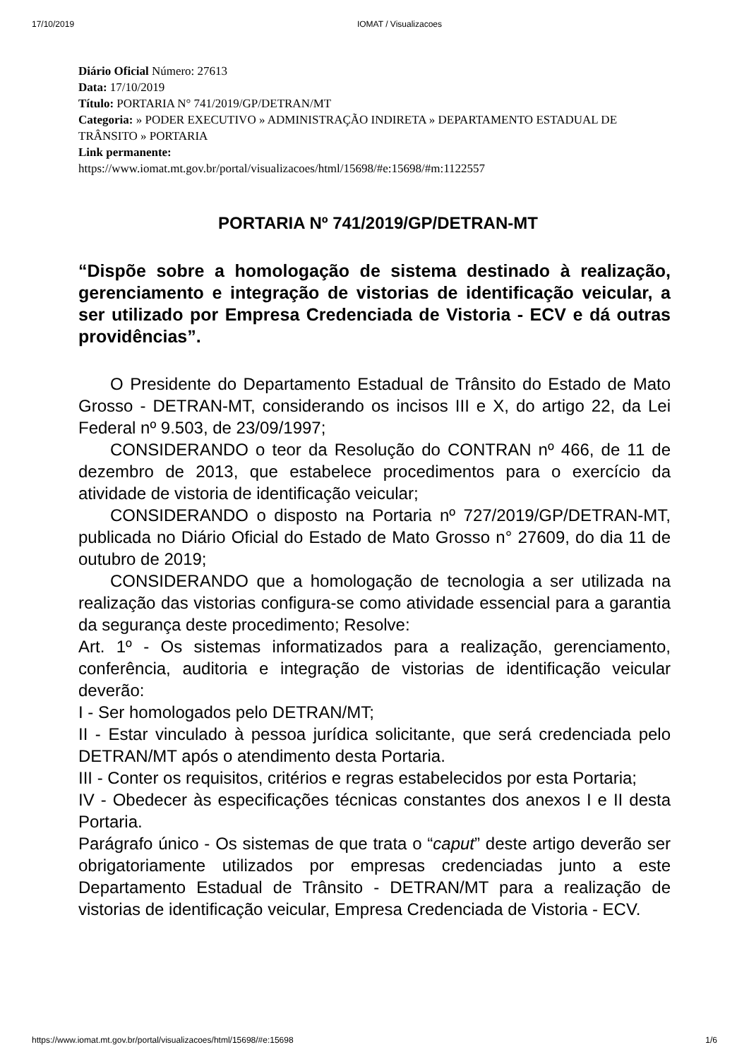17/10/2019 IOMAT / Visualizacoes
Diário Oficial Número: 27613
Data: 17/10/2019
Título: PORTARIA N° 741/2019/GP/DETRAN/MT
Categoria: » PODER EXECUTIVO » ADMINISTRAÇÃO INDIRETA » DEPARTAMENTO ESTADUAL DE TRÂNSITO » PORTARIA
Link permanente:
https://www.iomat.mt.gov.br/portal/visualizacoes/html/15698/#e:15698/#m:1122557
PORTARIA Nº 741/2019/GP/DETRAN-MT
“Dispõe sobre a homologação de sistema destinado à realização, gerenciamento e integração de vistorias de identificação veicular, a ser utilizado por Empresa Credenciada de Vistoria - ECV e dá outras providências”.
O Presidente do Departamento Estadual de Trânsito do Estado de Mato Grosso - DETRAN-MT, considerando os incisos III e X, do artigo 22, da Lei Federal nº 9.503, de 23/09/1997;
CONSIDERANDO o teor da Resolução do CONTRAN nº 466, de 11 de dezembro de 2013, que estabelece procedimentos para o exercício da atividade de vistoria de identificação veicular;
CONSIDERANDO o disposto na Portaria nº 727/2019/GP/DETRAN-MT, publicada no Diário Oficial do Estado de Mato Grosso n° 27609, do dia 11 de outubro de 2019;
CONSIDERANDO que a homologação de tecnologia a ser utilizada na realização das vistorias configura-se como atividade essencial para a garantia da segurança deste procedimento; Resolve:
Art. 1º - Os sistemas informatizados para a realização, gerenciamento, conferência, auditoria e integração de vistorias de identificação veicular deverão:
I - Ser homologados pelo DETRAN/MT;
II - Estar vinculado à pessoa jurídica solicitante, que será credenciada pelo DETRAN/MT após o atendimento desta Portaria.
III - Conter os requisitos, critérios e regras estabelecidos por esta Portaria;
IV - Obedecer às especificações técnicas constantes dos anexos I e II desta Portaria.
Parágrafo único - Os sistemas de que trata o “caput” deste artigo deverão ser obrigatoriamente utilizados por empresas credenciadas junto a este Departamento Estadual de Trânsito - DETRAN/MT para a realização de vistorias de identificação veicular, Empresa Credenciada de Vistoria - ECV.
https://www.iomat.mt.gov.br/portal/visualizacoes/html/15698/#e:15698 1/6